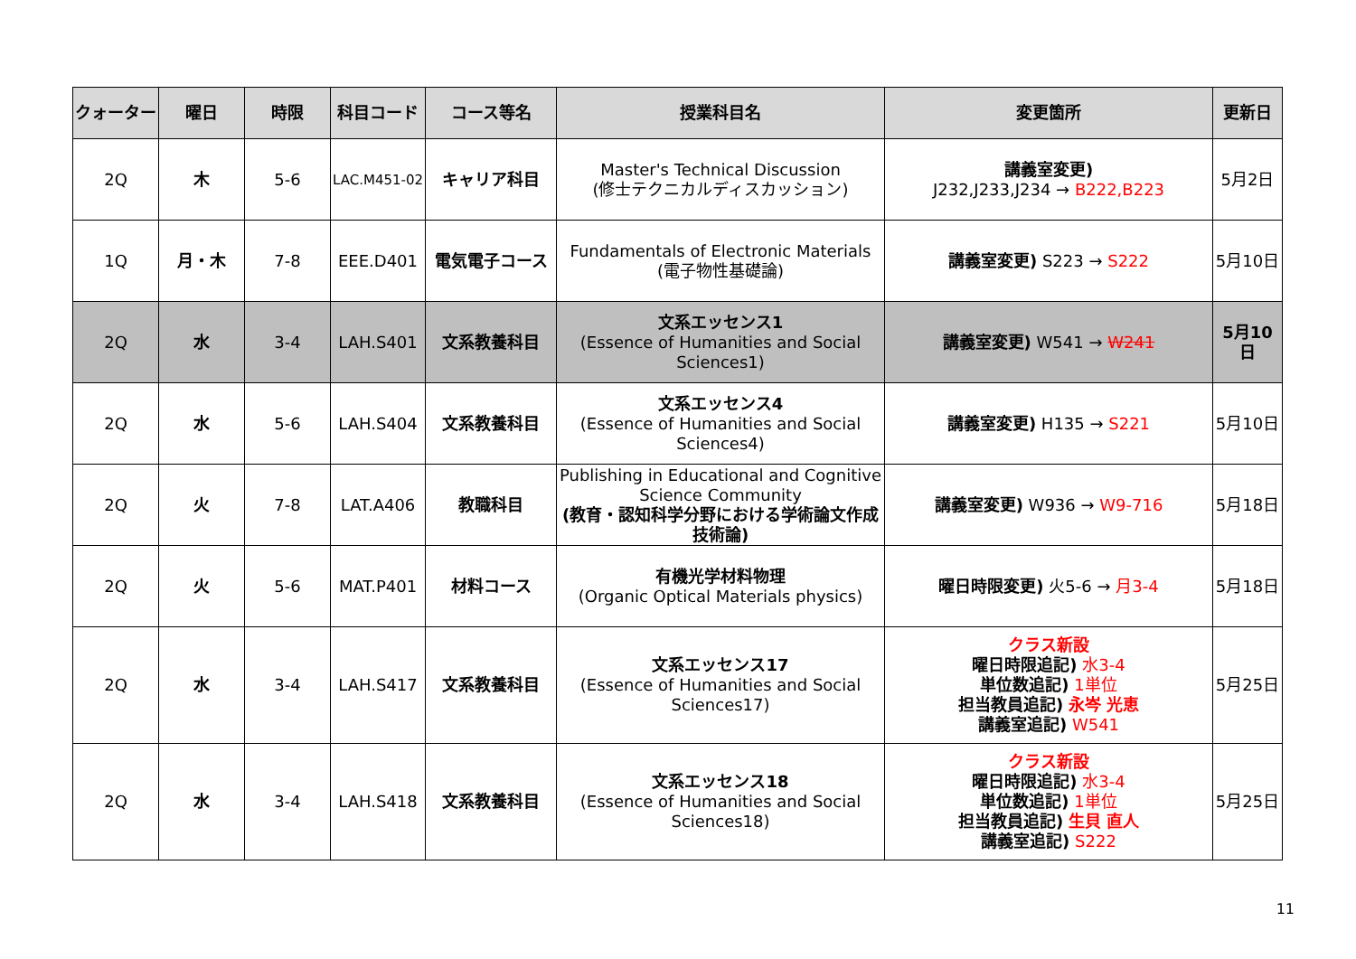| クォーター | 曜日 | 時限 | 科目コード | コース等名 | 授業科目名 | 変更箇所 | 更新日 |
| --- | --- | --- | --- | --- | --- | --- | --- |
| 2Q | 木 | 5-6 | LAC.M451-02 | キャリア科目 | Master's Technical Discussion (修士テクニカルディスカッション) | 講義室変更) J232,J233,J234 → B222,B223 | 5月2日 |
| 1Q | 月・木 | 7-8 | EEE.D401 | 電気電子コース | Fundamentals of Electronic Materials (電子物性基礎論) | 講義室変更) S223 → S222 | 5月10日 |
| 2Q | 水 | 3-4 | LAH.S401 | 文系教養科目 | 文系エッセンス1 (Essence of Humanities and Social Sciences1) | 講義室変更) W541 → W241 | 5月10日 |
| 2Q | 水 | 5-6 | LAH.S404 | 文系教養科目 | 文系エッセンス4 (Essence of Humanities and Social Sciences4) | 講義室変更) H135 → S221 | 5月10日 |
| 2Q | 火 | 7-8 | LAT.A406 | 教職科目 | Publishing in Educational and Cognitive Science Community (教育・認知科学分野における学術論文作成技術論) | 講義室変更) W936 → W9-716 | 5月18日 |
| 2Q | 火 | 5-6 | MAT.P401 | 材料コース | 有機光学材料物理 (Organic Optical Materials physics) | 曜日時限変更) 火5-6 → 月3-4 | 5月18日 |
| 2Q | 水 | 3-4 | LAH.S417 | 文系教養科目 | 文系エッセンス17 (Essence of Humanities and Social Sciences17) | クラス新設 曜日時限追記) 水3-4 単位数追記) 1単位 担当教員追記) 永岑 光恵 講義室追記) W541 | 5月25日 |
| 2Q | 水 | 3-4 | LAH.S418 | 文系教養科目 | 文系エッセンス18 (Essence of Humanities and Social Sciences18) | クラス新設 曜日時限追記) 水3-4 単位数追記) 1単位 担当教員追記) 生貝 直人 講義室追記) S222 | 5月25日 |
11